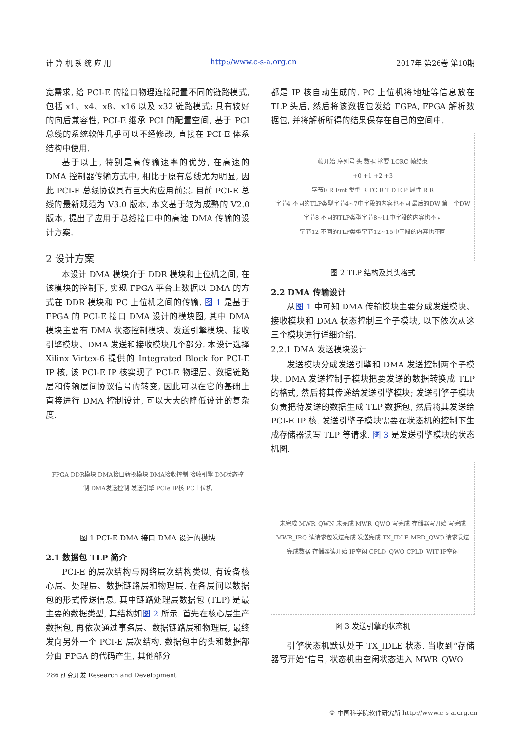计 算 机 系 统 应 用 http://www.c-s-a.org.cn 2017年 第26卷 第10期
宽需求, 给 PCI-E 的接口物理连接配置不同的链路模式, 包括 x1、x4、x8、x16 以及 x32 链路模式; 具有较好的向后兼容性, PCI-E 继承 PCI 的配置空间, 基于 PCI 总线的系统软件几乎可以不经修改, 直接在 PCI-E 体系结构中使用.
基于以上, 特别是高传输速率的优势, 在高速的 DMA 控制器传输方式中, 相比于原有总线尤为明显, 因此 PCI-E 总线协议具有巨大的应用前景. 目前 PCI-E 总线的最新规范为 V3.0 版本, 本文基于较为成熟的 V2.0 版本, 提出了应用于总线接口中的高速 DMA 传输的设计方案.
2 设计方案
本设计 DMA 模块介于 DDR 模块和上位机之间, 在该模块的控制下, 实现 FPGA 平台上数据以 DMA 的方式在 DDR 模块和 PC 上位机之间的传输. 图 1 是基于 FPGA 的 PCI-E 接口 DMA 设计的模块图, 其中 DMA 模块主要有 DMA 状态控制模块、发送引擎模块、接收引擎模块、DMA 发送和接收模块几个部分. 本设计选择 Xilinx Virtex-6 提供的 Integrated Block for PCI-E IP 核, 该 PCI-E IP 核实现了 PCI-E 物理层、数据链路层和传输层间协议信号的转变, 因此可以在它的基础上直接进行 DMA 控制设计, 可以大大的降低设计的复杂度.
FPGA DDR模块 DMA接口转换模块 DMA接收控制 接收引擎 DM状态控制 DMA发送控制 发送引擎 PCIe IP核 PC上位机
图 1 PCI-E DMA 接口 DMA 设计的模块
2.1 数据包 TLP 简介
PCI-E 的层次结构与网络层次结构类似, 有设备核心层、处理层、数据链路层和物理层. 在各层间以数据包的形式传送信息, 其中链路处理层数据包 (TLP) 是最主要的数据类型, 其结构如图 2 所示. 首先在核心层生产数据包, 再依次通过事务层、数据链路层和物理层, 最终发向另外一个 PCI-E 层次结构. 数据包中的头和数据部分由 FPGA 的代码产生, 其他部分
都是 IP 核自动生成的. PC 上位机将地址等信息放在 TLP 头后, 然后将该数据包发给 FGPA, FPGA 解析数据包, 并将解析所得的结果保存在自己的空间中.
帧开始 序列号 头 数据 摘要 LCRC 帧结束
+0 +1 +2 +3
字节0 R Fmt 类型 R TC R T D E P 属性 R R
字节4 不同的TLP类型字节4~7中字段的内容也不同 最后的DW 第一个DW
字节8 不同的TLP类型字节8~11中字段的内容也不同
字节12 不同的TLP类型字节12~15中字段的内容也不同
图 2 TLP 结构及其头格式
2.2 DMA 传输设计
从图 1 中可知 DMA 传输模块主要分成发送模块、接收模块和 DMA 状态控制三个子模块, 以下依次从这三个模块进行详细介绍.
2.2.1 DMA 发送模块设计
发送模块分成发送引擎和 DMA 发送控制两个子模块. DMA 发送控制子模块把要发送的数据转换成 TLP 的格式, 然后将其传递给发送引擎模块; 发送引擎子模块负责把待发送的数据生成 TLP 数据包, 然后将其发送给 PCI-E IP 核. 发送引擎子模块需要在状态机的控制下生成存储器读写 TLP 等请求. 图 3 是发送引擎模块的状态机图.
未完成 MWR_QWN 未完成 MWR_QWO 写完成 存储器写开始 写完成 MWR_IRQ 读请求包发送完成 发送完成 TX_IDLE MRD_QWO 请求发送完成数据 存储器读开始 IP空闲 CPLD_QWO CPLD_WIT IP空闲
图 3 发送引擎的状态机
引擎状态机默认处于 TX_IDLE 状态. 当收到“存储器写开始”信号, 状态机由空闲状态进入 MWR_QWO
286 研究开发 Research and Development
© 中国科学院软件研究所 http://www.c-s-a.org.cn